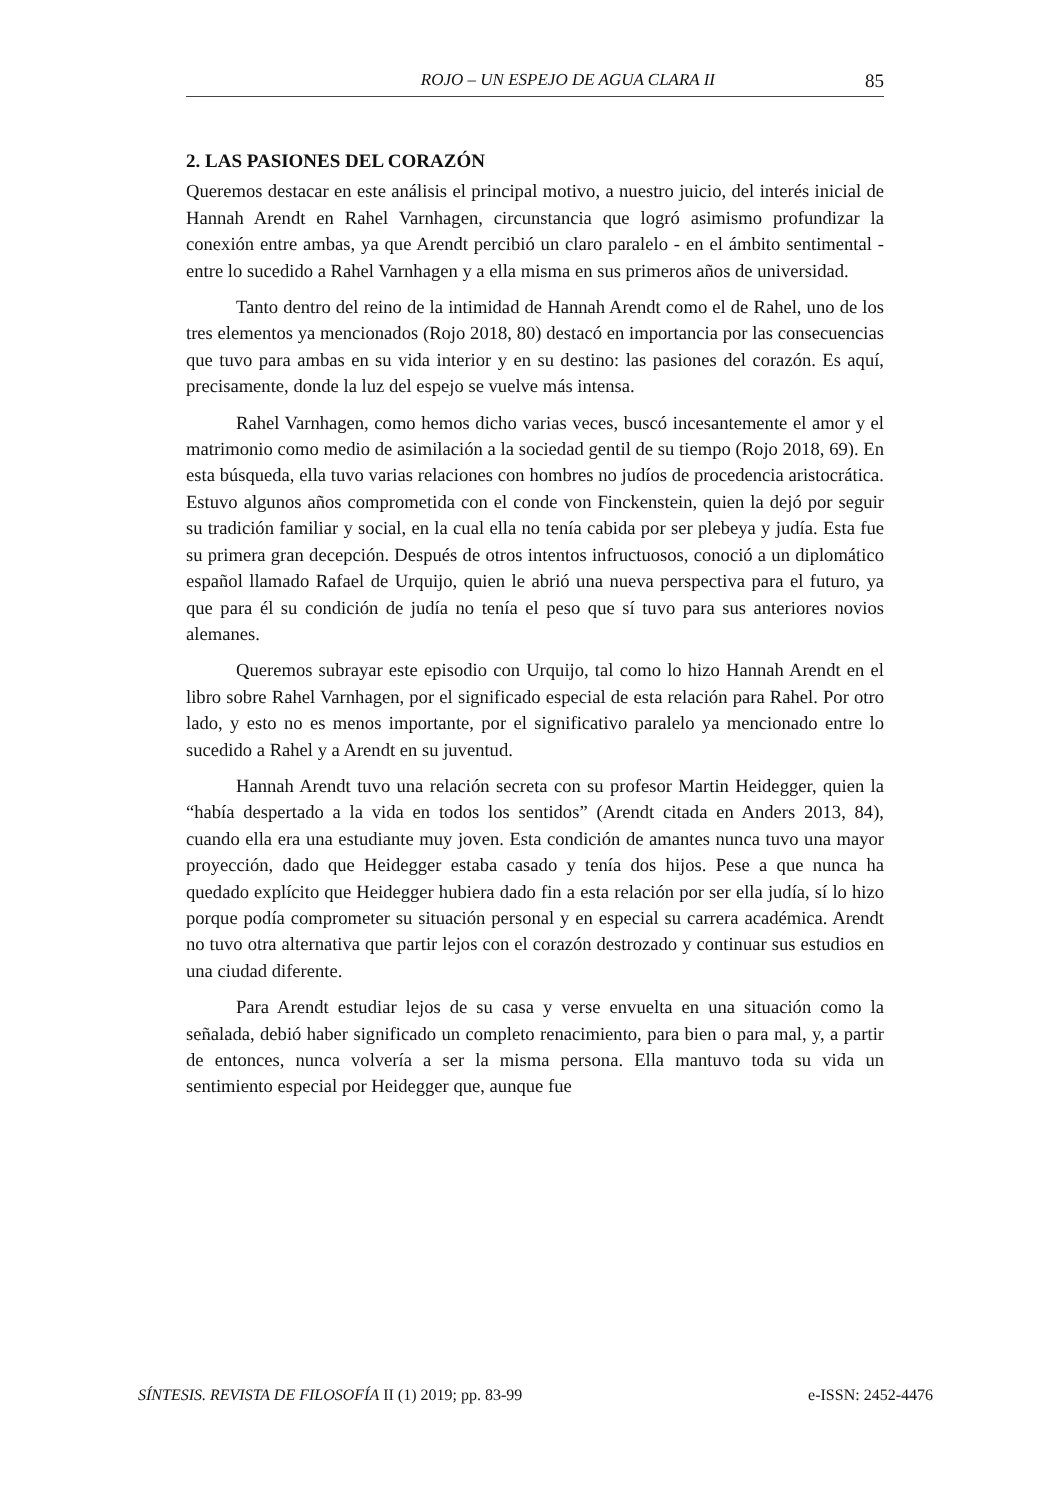ROJO – UN ESPEJO DE AGUA CLARA II 85
2. LAS PASIONES DEL CORAZÓN
Queremos destacar en este análisis el principal motivo, a nuestro juicio, del interés inicial de Hannah Arendt en Rahel Varnhagen, circunstancia que logró asimismo profundizar la conexión entre ambas, ya que Arendt percibió un claro paralelo - en el ámbito sentimental - entre lo sucedido a Rahel Varnhagen y a ella misma en sus primeros años de universidad.
Tanto dentro del reino de la intimidad de Hannah Arendt como el de Rahel, uno de los tres elementos ya mencionados (Rojo 2018, 80) destacó en importancia por las consecuencias que tuvo para ambas en su vida interior y en su destino: las pasiones del corazón. Es aquí, precisamente, donde la luz del espejo se vuelve más intensa.
Rahel Varnhagen, como hemos dicho varias veces, buscó incesantemente el amor y el matrimonio como medio de asimilación a la sociedad gentil de su tiempo (Rojo 2018, 69). En esta búsqueda, ella tuvo varias relaciones con hombres no judíos de procedencia aristocrática. Estuvo algunos años comprometida con el conde von Finckenstein, quien la dejó por seguir su tradición familiar y social, en la cual ella no tenía cabida por ser plebeya y judía. Esta fue su primera gran decepción. Después de otros intentos infructuosos, conoció a un diplomático español llamado Rafael de Urquijo, quien le abrió una nueva perspectiva para el futuro, ya que para él su condición de judía no tenía el peso que sí tuvo para sus anteriores novios alemanes.
Queremos subrayar este episodio con Urquijo, tal como lo hizo Hannah Arendt en el libro sobre Rahel Varnhagen, por el significado especial de esta relación para Rahel. Por otro lado, y esto no es menos importante, por el significativo paralelo ya mencionado entre lo sucedido a Rahel y a Arendt en su juventud.
Hannah Arendt tuvo una relación secreta con su profesor Martin Heidegger, quien la “había despertado a la vida en todos los sentidos” (Arendt citada en Anders 2013, 84), cuando ella era una estudiante muy joven. Esta condición de amantes nunca tuvo una mayor proyección, dado que Heidegger estaba casado y tenía dos hijos. Pese a que nunca ha quedado explícito que Heidegger hubiera dado fin a esta relación por ser ella judía, sí lo hizo porque podía comprometer su situación personal y en especial su carrera académica. Arendt no tuvo otra alternativa que partir lejos con el corazón destrozado y continuar sus estudios en una ciudad diferente.
Para Arendt estudiar lejos de su casa y verse envuelta en una situación como la señalada, debió haber significado un completo renacimiento, para bien o para mal, y, a partir de entonces, nunca volvería a ser la misma persona. Ella mantuvo toda su vida un sentimiento especial por Heidegger que, aunque fue
SÍNTESIS. REVISTA DE FILOSOFÍA II (1) 2019; pp. 83-99 e-ISSN: 2452-4476